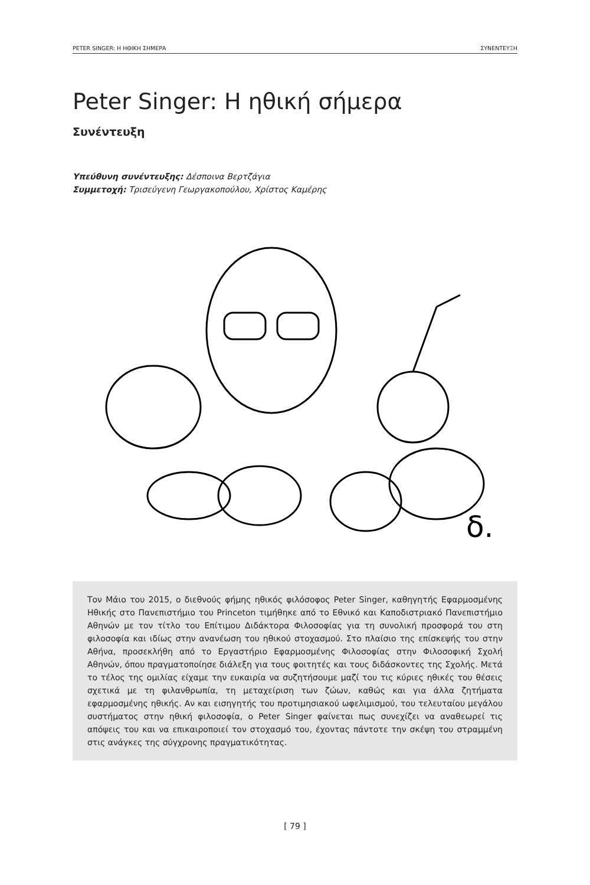PETER SINGER: Η ΗΘΙΚΗ ΣΗΜΕΡΑ ΣΥΝΕΝΤΕΥΞΗ
Peter Singer: Η ηθική σήμερα
Συνέντευξη
Υπεύθυνη συνέντευξης: Δέσποινα Βερτζάγια
Συμμετοχή: Τρισεύγενη Γεωργακοπούλου, Χρίστος Καμέρης
δ.
Τον Μάιο του 2015, ο διεθνούς φήμης ηθικός φιλόσοφος Peter Singer, καθηγητής Εφαρμοσμένης Ηθικής στο Πανεπιστήμιο του Princeton τιμήθηκε από το Εθνικό και Καποδιστριακό Πανεπιστήμιο Αθηνών με τον τίτλο του Επίτιμου Διδάκτορα Φιλοσοφίας για τη συνολική προσφορά του στη φιλοσοφία και ιδίως στην ανανέωση του ηθικού στοχασμού. Στο πλαίσιο της επίσκεψής του στην Αθήνα, προσεκλήθη από το Εργαστήριο Εφαρμοσμένης Φιλοσοφίας στην Φιλοσοφική Σχολή Αθηνών, όπου πραγματοποίησε διάλεξη για τους φοιτητές και τους διδάσκοντες της Σχολής. Μετά το τέλος της ομιλίας είχαμε την ευκαιρία να συζητήσουμε μαζί του τις κύριες ηθικές του θέσεις σχετικά με τη φιλανθρωπία, τη μεταχείριση των ζώων, καθώς και για άλλα ζητήματα εφαρμοσμένης ηθικής. Αν και εισηγητής του προτιμησιακού ωφελιμισμού, του τελευταίου μεγάλου συστήματος στην ηθική φιλοσοφία, ο Peter Singer φαίνεται πως συνεχίζει να αναθεωρεί τις απόψεις του και να επικαιροποιεί τον στοχασμό του, έχοντας πάντοτε την σκέψη του στραμμένη στις ανάγκες της σύγχρονης πραγματικότητας.
[ 79 ]